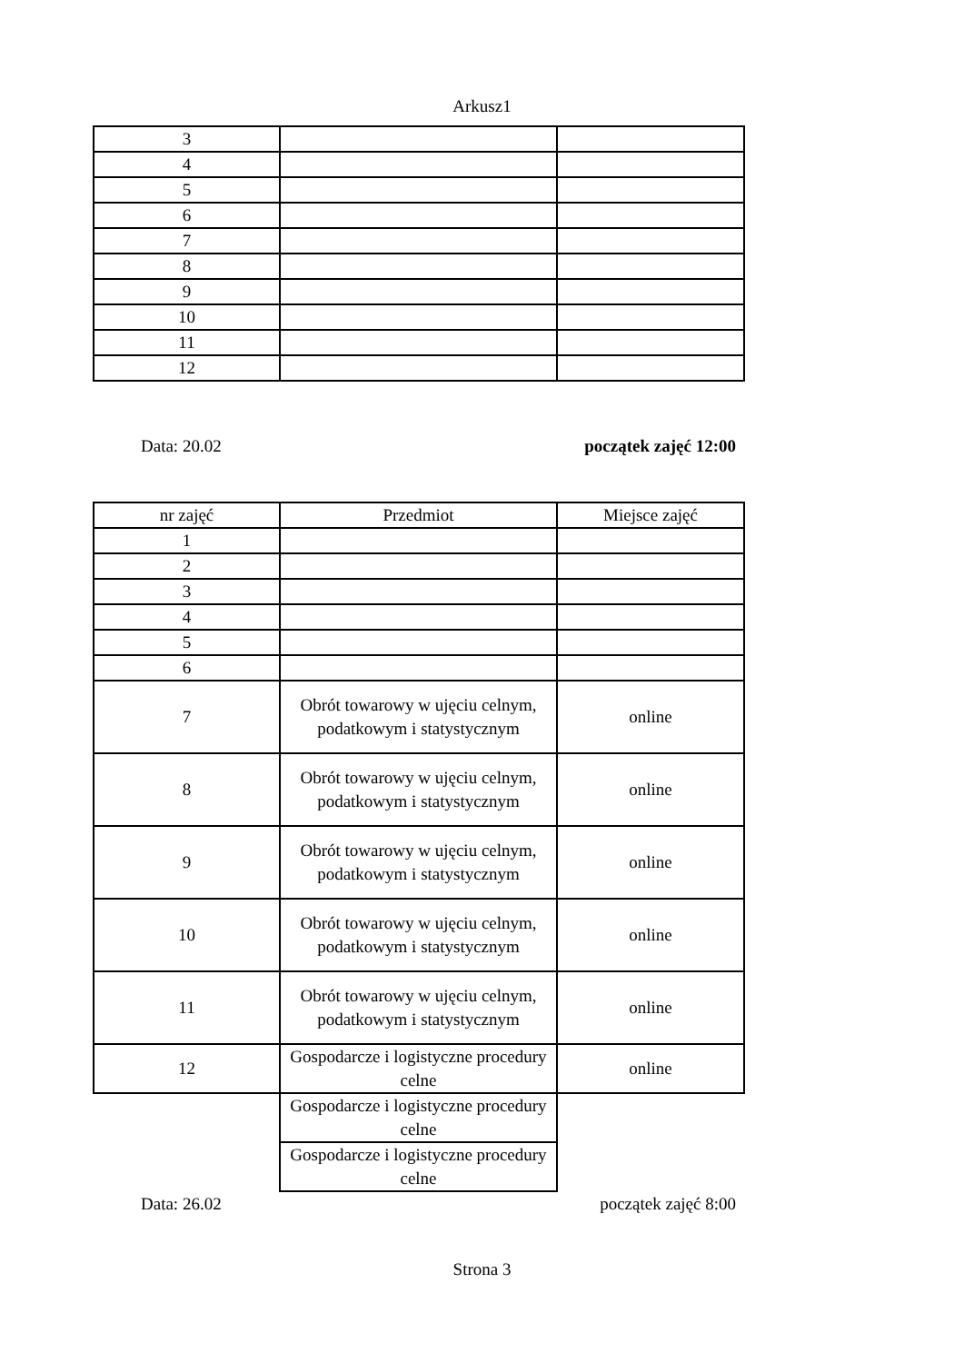Arkusz1
| 3 | | |
| 4 | | |
| 5 | | |
| 6 | | |
| 7 | | |
| 8 | | |
| 9 | | |
| 10 | | |
| 11 | | |
| 12 | | |
Data: 20.02 początek zajęć 12:00
| nr zajęć | Przedmiot | Miejsce zajęć |
| --- | --- | --- |
| 1 | | |
| 2 | | |
| 3 | | |
| 4 | | |
| 5 | | |
| 6 | | |
| 7 | Obrót towarowy w ujęciu celnym, podatkowym i statystycznym | online |
| 8 | Obrót towarowy w ujęciu celnym, podatkowym i statystycznym | online |
| 9 | Obrót towarowy w ujęciu celnym, podatkowym i statystycznym | online |
| 10 | Obrót towarowy w ujęciu celnym, podatkowym i statystycznym | online |
| 11 | Obrót towarowy w ujęciu celnym, podatkowym i statystycznym | online |
| 12 | Gospodarcze i logistyczne procedury celne | online |
| | Gospodarcze i logistyczne procedury celne | |
| | Gospodarcze i logistyczne procedury celne | |
Data: 26.02 początek zajęć 8:00
Strona 3